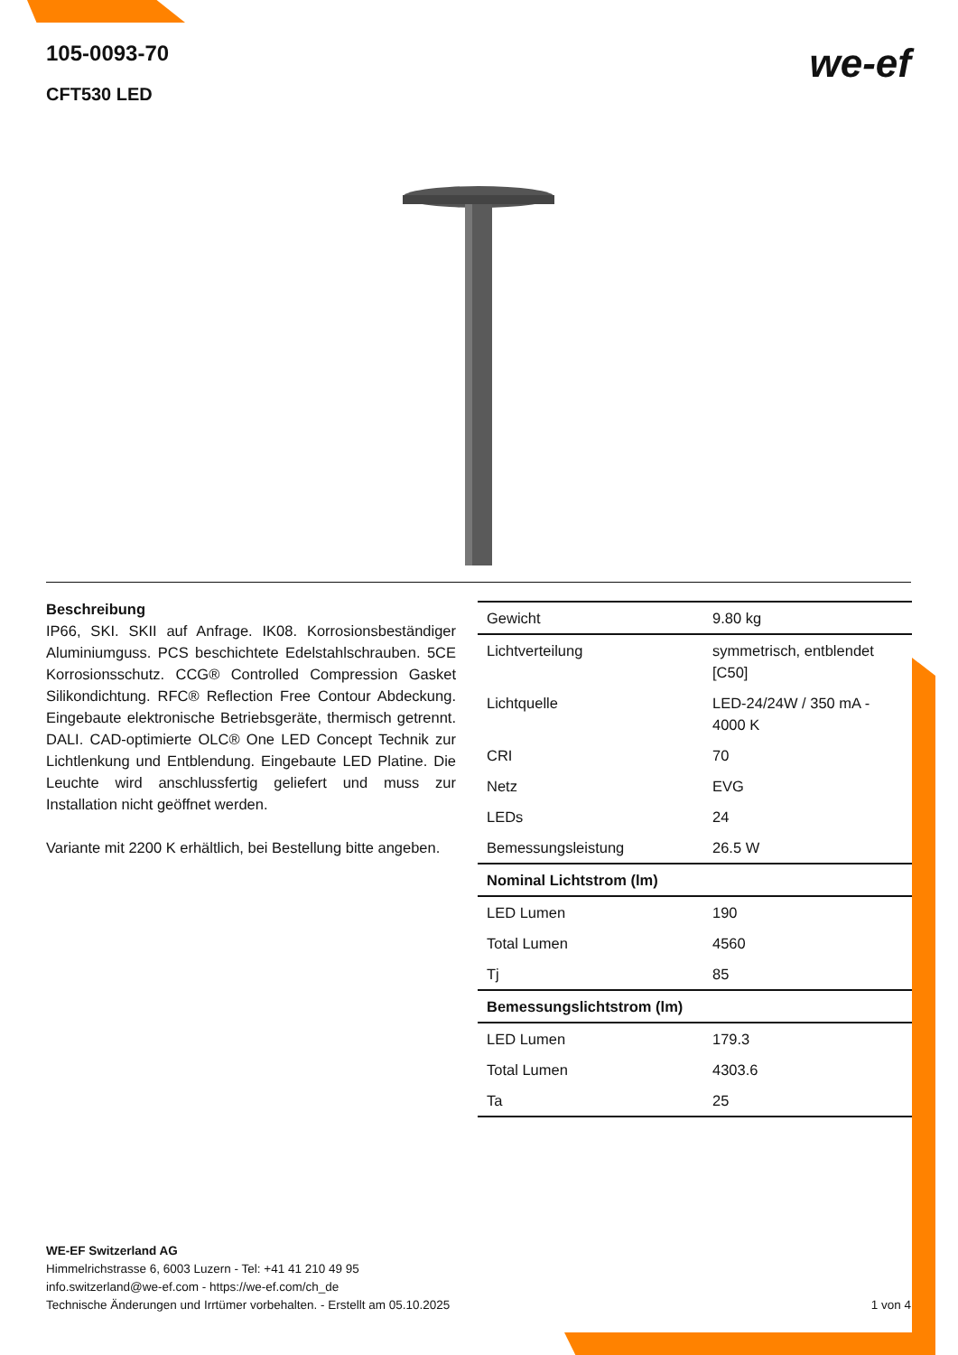105-0093-70
CFT530 LED
we-ef
Beschreibung
IP66, SKI. SKII auf Anfrage. IK08. Korrosionsbeständiger Aluminiumguss. PCS beschichtete Edelstahlschrauben. 5CE Korrosionsschutz. CCG® Controlled Compression Gasket Silikondichtung. RFC® Reflection Free Contour Abdeckung. Eingebaute elektronische Betriebsgeräte, thermisch getrennt. DALI. CAD-optimierte OLC® One LED Concept Technik zur Lichtlenkung und Entblen­dung. Eingebaute LED Platine. Die Leuchte wird an­schlussfertig geliefert und muss zur Installation nicht geöffnet werden.
Variante mit 2200 K erhältlich, bei Bestellung bitte ange­ben.
| Gewicht | 9.80 kg |
| Lichtverteilung | symmetrisch, entblendet [C50] |
| Lichtquelle | LED-24/24W / 350 mA - 4000 K |
| CRI | 70 |
| Netz | EVG |
| LEDs | 24 |
| Bemessungsleistung | 26.5 W |
| Nominal Lichtstrom (lm) | |
| LED Lumen | 190 |
| Total Lumen | 4560 |
| Tj | 85 |
| Bemessungslichtstrom (lm) | |
| LED Lumen | 179.3 |
| Total Lumen | 4303.6 |
| Ta | 25 |
WE-EF Switzerland AG
Himmelrichstrasse 6, 6003 Luzern - Tel: +41 41 210 49 95
info.switzerland@we-ef.com - https://we-ef.com/ch_de
Technische Änderungen und Irrtümer vorbehalten. - Erstellt am 05.10.2025
1 von 4